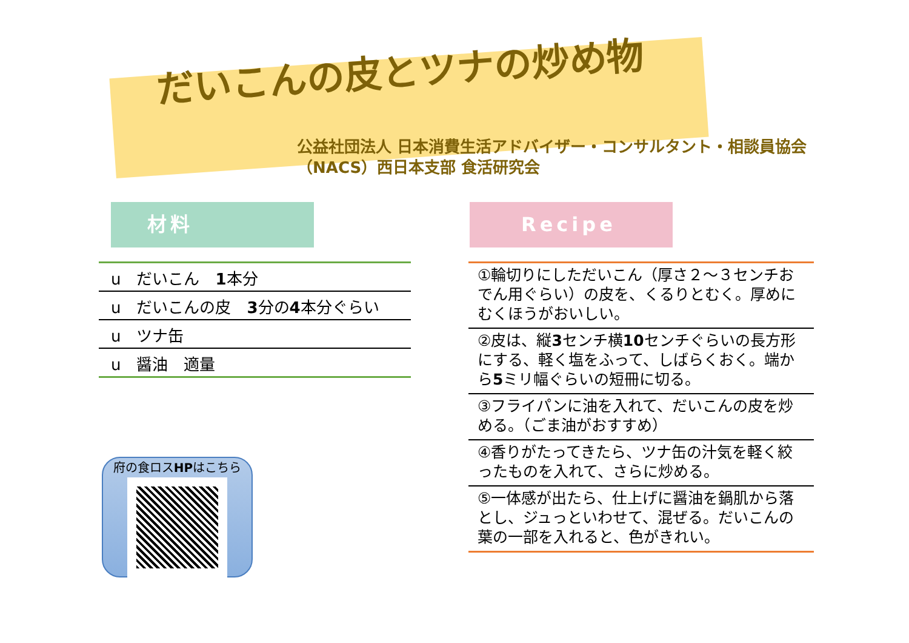だいこんの皮とツナの炒め物
公益社団法人 日本消費生活アドバイザー・コンサルタント・相談員協会
（NACS）西日本支部 食活研究会
材料
u　だいこん　1本分
u　だいこんの皮　3分の4本分ぐらい
u　ツナ缶
u　醤油　適量
府の食ロスHPはこちら
Recipe
①輪切りにしただいこん（厚さ２～３センチおでん用ぐらい）の皮を、くるりとむく。厚めにむくほうがおいしい。
②皮は、縦3センチ横10センチぐらいの長方形にする、軽く塩をふって、しばらくおく。端から5ミリ幅ぐらいの短冊に切る。
③フライパンに油を入れて、だいこんの皮を炒める。（ごま油がおすすめ）
④香りがたってきたら、ツナ缶の汁気を軽く絞ったものを入れて、さらに炒める。
⑤一体感が出たら、仕上げに醤油を鍋肌から落とし、ジュっといわせて、混ぜる。だいこんの葉の一部を入れると、色がきれい。